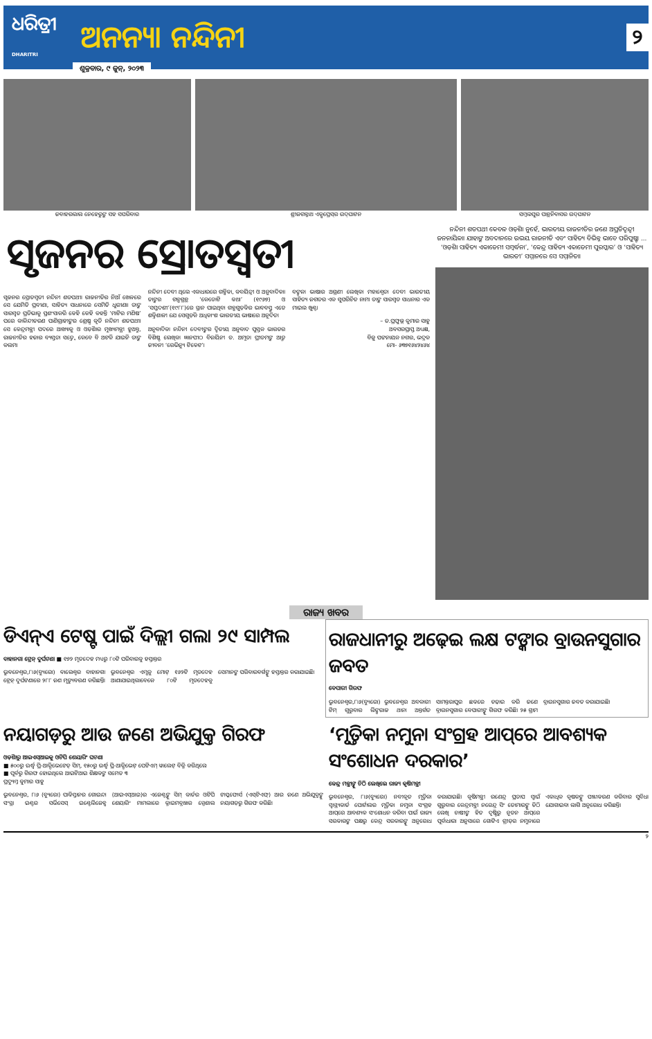ଧରିତ୍ରୀ
DHARITRI
ଅନନ୍ୟା ନନ୍ଦିନୀ
୨
ଶୁକ୍ରବାର, ୯ ଜୁନ୍, ୨୦୨୩
ଜବାହରଲାଲ ନେହେରୁଙ୍କ ସହ ସପରିବାର ଶ୍ରୀଜଗନ୍ନାଥ ଏକ୍ସପ୍ରେସ୍‌ର ଉଦ୍‌ଘାଟନ
ସମ୍ବଲପୁର ପାନ୍ଥନିବାସର ଉଦ୍‌ଘାଟନ
ସୃଜନର ସ୍ରୋତସ୍ୱତୀ
ସୃଜନର ସ୍ରୋତସ୍ୱତୀ ନନ୍ଦିନୀ ଶତପଥୀ। ରାଜନୀତିର ନିଆଁ ଖେଳରେ ସେ ଯେମିତି ପ୍ରବୀଣା, ସାହିତ୍ୟ ସାଧନାରେ ସେମିତି ଧୁରୀଣା। ତାଙ୍କ ସାରସ୍ୱତ ପ୍ରତିଭାକୁ ପ୍ରଶଂସାକରି କେହି କେହି କହନ୍ତି ‘ମାଟିର ମଣିଷ’ ପରେ କାଳିନ୍ଦୀଚରଣ ପାଣିଗ୍ରାହୀଙ୍କର ଶ୍ରେଷ୍ଠ କୃତି ନନ୍ଦିନୀ ଶତପଥୀ। ସେ କେନ୍ଦ୍ରମନ୍ତ୍ରୀ ପଦରେ ଆଖ୍ୟାକୁ ଓ ଓଡ଼ିଶାର ମୁଖ୍ୟମନ୍ତ୍ରୀ ହୁଅନ୍ତୁ, ରାଜନୀତିର ହଜାର ବ୍ୟସ୍ତତା ସତ୍ତ୍ୱେ କେବେ ବି ଅଟକି ଯାଇନି ତାଙ୍କ କଲମ।
ନନ୍ଦିନୀ ଦେବୀ ଥିଲେ ଏକାଧାରରେ ଗଳ୍ପିକା, କବୟିତ୍ରୀ ଓ ଅନୁବାଦିକା। ତାଙ୍କର ଗଳ୍ପଗ୍ରନ୍ଥ ‘କେତୋଟି କଥା’ (୧୯୬୭) ଓ ‘ସପ୍ତଦଶୀ’(୧୯୮୮)ରେ ସ୍ଥାନ ପାଇଥିବା ଗଳ୍ପଗୁଡ଼ିକର ଭାବବସ୍ତୁ ଏତେ ଶକ୍ତିଶାଳୀ ଯେ ସେଗୁଡ଼ିକ ଅଧିକାଂଶ ଭାରତୀୟ ଭାଷାରେ ଅନୂଦିତ।
ଅନୁବାଦିକା ନନ୍ଦିନୀ ଦେବୀଙ୍କର ଦ୍ୱିତୀୟ ଅନୁବାଦ ପୁସ୍ତକ ଭାରତର ବିଶିଷ୍ଟ ଲେଖିକା ଜ୍ଞାନପୀଠ ବିଜୟିନୀ ଡ. ଅମୃତା ପ୍ରୀତମଙ୍କ ଆତ୍ମ ଜୀବନୀ ‘ରେଭିନ୍ୟୁ ଟିକେଟ’।
ବଙ୍ଗଳା ଭାଷାର ଅଗ୍ରଣୀ ଲେଖିକା ମହାଶ୍ୱେତା ଦେବୀ ଭାରତୀୟ ସାହିତ୍ୟ ଜଗତର ଏକ ସୁପରିଚିତ ନାମ। ତାଙ୍କ ସାରସ୍ୱତ ସାଧନାର ଏକ ମାଇଲ ଖୁଣ୍ଟ।
– ଡ.ପ୍ରଫୁଲ୍ଲ କୁମାର ସାହୁ
ଅବସରପ୍ରାପ୍ତ ଅଧ୍ୟକ୍ଷ,
ବିଜୁ ପଟ୍ଟନାୟକ ନଗର, ଭଦ୍ରକ
ମୋ- ୬୩୭୧୬୪୨୪୬୪
ନନ୍ଦିନୀ ଶତପଥୀ କେବଳ ଓଡ଼ିଶା ନୁହେଁ, ଭାରତୀୟ ରାଜନୀତିର ଜଣେ ଅପ୍ରତିଦ୍ୱନ୍ଦ୍ୱୀ ଜନନାୟିକା। ଯାହାଙ୍କ ଅବଦାନରେ ଉଭୟ ରାଜନୀତି ଏବଂ ସାହିତ୍ୟ ବିଭିନ୍ନ ଭାବେ ପରିପୁଷ୍ଟ। ... ‘ଓଡ଼ିଶା ସାହିତ୍ୟ ଏକାଡେମୀ ସମ୍ବର୍ଦ୍ଧନା’, ‘କେନ୍ଦ୍ର ସାହିତ୍ୟ ଏକାଡେମୀ ପୁରସ୍କାର’ ଓ ‘ସାହିତ୍ୟ ଭାରତୀ’ ସମ୍ମାନରେ ସେ ସମ୍ମାନିତା।
ରାଜ୍ୟ ଖବର
ଡିଏନ୍‌ଏ ଟେଷ୍ଟ ପାଇଁ ଦିଲ୍ଲୀ ଗଲା ୨୯ ସାମ୍ପଲ
ବାହାନଗା ଟ୍ରେନ୍ ଦୁର୍ଘଟଣା ■ ୧୭୨ ମୃତଦେହ ମଧ୍ୟରୁ ୮୦ଟି ପରିବାରକୁ ହସ୍ତାନ୍ତର
ଭୁବନେଶ୍ୱର,୮।୬(ବ୍ୟୁରୋ) ବାଲେଶ୍ୱର ବାହାନଗା ଟ୍ରେନ୍ ଦୁର୍ଘଟଣାରେ ୨୮୮ ଜଣ ମୃତ୍ୟୁବରଣ କରିଛନ୍ତି। ଭୁବନେଶ୍ୱର ଏମ୍ସକୁ ମୋଟ୍ ୧୬୨ଟି ମୃତଦେହ ଆଣାଯାଇଥିଲାବେଳେ ୮୦ଟି ମୃତଦେହକୁ ସେମାନଙ୍କ ପରିବାରବର୍ଗଙ୍କୁ ହସ୍ତାନ୍ତର କରାଯାଇଛି।
ରାଜଧାନୀରୁ ଅଢ଼େଇ ଲକ୍ଷ ଟଙ୍କାର ବ୍ରାଉନସୁଗାର ଜବତ
ବେପାରୀ ଗିରଫ
ଭୁବନେଶ୍ୱର,୮।୬(ବ୍ୟୁରୋ) ଭୁବନେଶ୍ୱର ଅବକାରୀ ଟିମ୍ ଗୁରୁବାର ଲିଙ୍ଗରାଜ ଥାନା ଅନ୍ତର୍ଗତ ସାମନ୍ତରାପୁର ଛକରେ ଚଢ଼ାଉ କରି ଜଣେ ବ୍ରାଉନସୁଗାର ବେପାରୀଙ୍କୁ ଗିରଫ କରିଛି। ୨୫ ଗ୍ରାମ ବ୍ରାଉନସୁଗାର ଜବତ କରାଯାଇଛି।
ନୟାଗଡ଼ରୁ ଆଉ ଜଣେ ଅଭିଯୁକ୍ତ ଗିରଫ
ଓଡ଼ିଶାରୁ ଆଇଏସ୍‌ଆଇକୁ ଓଟିପି ଶେୟାରିଂ ଘଟଣା
■ ୫୦୦ରୁ ଊର୍ଦ୍ଧ୍ୱ ପ୍ରି-ଆକ୍ଟିଭେଟେଡ୍ ସିମ୍, ୧୫୦ରୁ ଊର୍ଦ୍ଧ୍ୱ ପ୍ରି-ଆକ୍ଟିଭେଟ୍ ପେଟିଏମ୍ ୱାଲେଟ୍ ବିକ୍ରି କରିଥିଲେ
■ ପୂର୍ବରୁ ଗିରଫ ହୋଇଥିଲେ ଆଇଟିଆଇ ଶିକ୍ଷକଙ୍କ ସମେତ ୩
ପ୍ରଦ୍ୟୁମ୍ନ କୁମାର ସାହୁ
ଭୁବନେଶ୍ୱର, ୮।୬ (ବ୍ୟୁରୋ) ପାକିସ୍ତାନର ଗୋଇନ୍ଦା ସଂସ୍ଥା ଇଣ୍ଟର ସର୍ଭିସେସ୍ ଇଣ୍ଟେଲିଜେନ୍ସ (ଆଇଏସ୍‌ଆଇ)ର ଏଜେଣ୍ଟଙ୍କୁ ସିମ୍ କାର୍ଡର ଓଟିପି ଶେୟାରିଂ ମାମଲାରେ କ୍ରାଇମବ୍ରାଞ୍ଚର ସ୍ପେଶାଲ ଟାସ୍କଫୋର୍ସ (ଏସ୍‌ଟିଏଫ୍) ଆଉ ଜଣେ ଅଭିଯୁକ୍ତଙ୍କୁ ନୟାଗଡ଼ରୁ ଗିରଫ କରିଛି।
‘ମୃତ୍ତିକା ନମୁନା ସଂଗ୍ରହ ଆପ୍‌ରେ ଆବଶ୍ୟକ ସଂଶୋଧନ ଦରକାର’
କେନ୍ଦ୍ର ମନ୍ତ୍ରୀଙ୍କୁ ଚିଠି ଲେଖିଲେ ରାଜ୍ୟ କୃଷିମନ୍ତ୍ରୀ
ଭୁବନେଶ୍ୱର, ୮।୬(ବ୍ୟୁରୋ) ନବୀକୃତ ମୃତ୍ତିକା ସ୍ୱାସ୍ଥ୍ୟକାର୍ଡ ପୋର୍ଟାଲର ମୃତ୍ତିକା ନମୁନା ସଂଗ୍ରହ ଆପ୍‌ରେ ଆବଶ୍ୟକ ସଂଶୋଧନ କରିବା ପାଇଁ ରାଜ୍ୟ ସରକାରଙ୍କ ପକ୍ଷରୁ କେନ୍ଦ୍ର ସରକାରଙ୍କୁ ଅନୁରୋଧ କରାଯାଇଛି। କୃଷିମନ୍ତ୍ରୀ ରଣେନ୍ଦ୍ର ପ୍ରତାପ ସ୍ୱାଇଁ ଗୁରୁବାର କେନ୍ଦ୍ରମନ୍ତ୍ରୀ ନରେନ୍ଦ୍ର ସିଂ ତୋମାରଙ୍କୁ ଚିଠି ଲେଖି ଚାଷୀଙ୍କ ହିତ ଦୃଷ୍ଟିରୁ ନୂତନ ଆପ୍‌ରେ ପୂର୍ବାଧାରା ଅନୁସାରେ ଗୋଟିଏ ଗ୍ରୀଡ୍‌ର ନମୁନାରେ ଏକାଧିକ କୃଷକଙ୍କୁ ପଞ୍ଜୀକରଣ କରିବାର ସୁବିଧା ଯୋଗାଇବା ଲାଗି ଅନୁରୋଧ କରିଛନ୍ତି।
୨